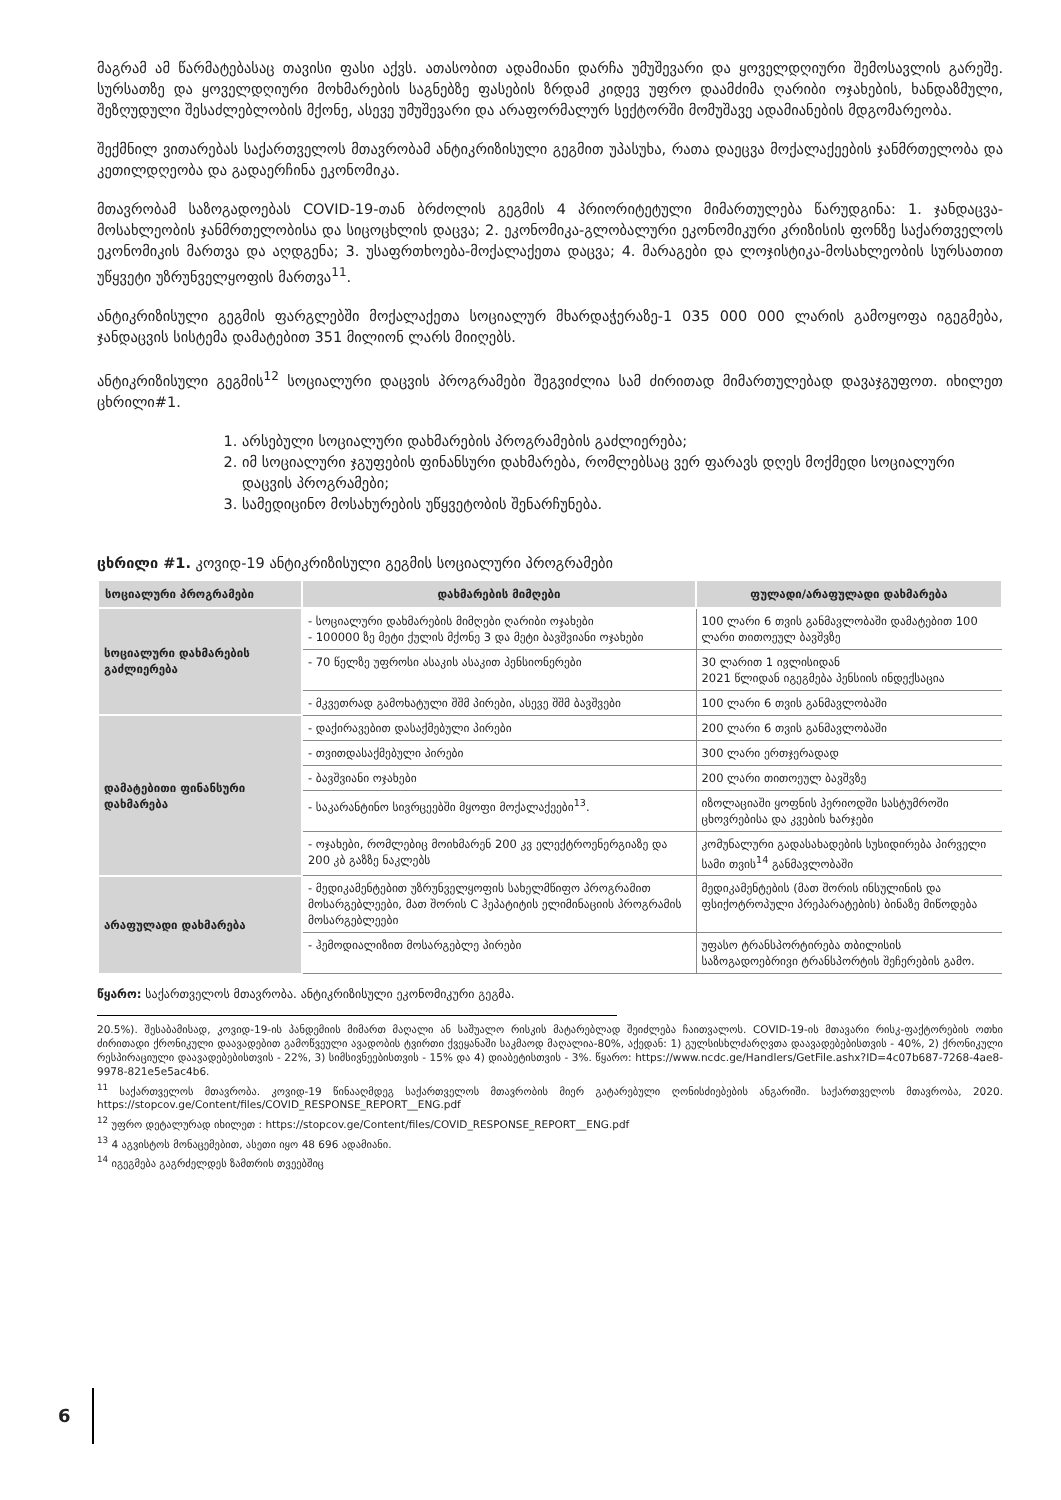მაგრამ ამ წარმატებასაც თავისი ფასი აქვს. ათასობით ადამიანი დარჩა უმუშევარი და ყოველდღიური შემოსავლის გარეშე. სურსათზე და ყოველდღიური მოხმარების საგნებზე ფასების ზრდამ კიდევ უფრო დაამძიმა ღარიბი ოჯახების, ხანდაზმული, შეზღუდული შესაძლებლობის მქონე, ასევე უმუშევარი და არაფორმალურ სექტორში მომუშავე ადამიანების მდგომარეობა.
შექმნილ ვითარებას საქართველოს მთავრობამ ანტიკრიზისული გეგმით უპასუხა, რათა დაეცვა მოქალაქეების ჯანმრთელობა და კეთილდღეობა და გადაერჩინა ეკონომიკა.
მთავრობამ საზოგადოებას COVID-19-თან ბრძოლის გეგმის 4 პრიორიტეტული მიმართულება წარუდგინა: 1. ჯანდაცვა-მოსახლეობის ჯანმრთელობისა და სიცოცხლის დაცვა; 2. ეკონომიკა-გლობალური ეკონომიკური კრიზისის ფონზე საქართველოს ეკონომიკის მართვა და აღდგენა; 3. უსაფრთხოება-მოქალაქეთა დაცვა; 4. მარაგები და ლოჯისტიკა-მოსახლეობის სურსათით უწყვეტი უზრუნველყოფის მართვა<sup>11</sup>.
ანტიკრიზისული გეგმის ფარგლებში მოქალაქეთა სოციალურ მხარდაჭერაზე-1 035 000 000 ლარის გამოყოფა იგეგმება, ჯანდაცვის სისტემა დამატებით 351 მილიონ ლარს მიიღებს.
ანტიკრიზისული გეგმის<sup>12</sup> სოციალური დაცვის პროგრამები შეგვიძლია სამ ძირითად მიმართულებად დავაჯგუფოთ. იხილეთ ცხრილი#1.
1. არსებული სოციალური დახმარების პროგრამების გაძლიერება;
2. იმ სოციალური ჯგუფების ფინანსური დახმარება, რომლებსაც ვერ ფარავს დღეს მოქმედი სოციალური დაცვის პროგრამები;
3. სამედიცინო მოსახურების უწყვეტობის შენარჩუნება.
ცხრილი #1. კოვიდ-19 ანტიკრიზისული გეგმის სოციალური პროგრამები
| სოციალური პროგრამები | დახმარების მიმღები | ფულადი/არაფულადი დახმარება |
| --- | --- | --- |
| სოციალური დახმარების გაძლიერება | - სოციალური დახმარების მიმღები ღარიბი ოჯახები - 100000 ზე მეტი ქულის მქონე 3 და მეტი ბავშვიანი ოჯახები | 100 ლარი 6 თვის განმავლობაში დამატებით 100 ლარი თითოეულ ბავშვზე |
| | - 70 წელზე უფროსი ასაკის ასაკით პენსიონერები | 30 ლარით 1 ივლისიდან 2021 წლიდან იგეგმება პენსიის ინდექსაცია |
| | - მკვეთრად გამოხატული შშმ პირები, ასევე შშმ ბავშვები | 100 ლარი 6 თვის განმავლობაში |
| დამატებითი ფინანსური დახმარება | - დაქირავებით დასაქმებული პირები | 200 ლარი 6 თვის განმავლობაში |
| | - თვითდასაქმებული პირები | 300 ლარი ერთჯერადად |
| | - ბავშვიანი ოჯახები | 200 ლარი თითოეულ ბავშვზე |
| | - საკარანტინო სივრცეებში მყოფი მოქალაქეები<sup>13</sup>. | იზოლაციაში ყოფნის პერიოდში სასტუმროში ცხოვრებისა და კვების ხარჯები |
| | - ოჯახები, რომლებიც მოიხმარენ 200 კვ ელექტროენერგიაზე და 200 კბ გაზზე ნაკლებს | კომუნალური გადასახადების სუსიდირება პირველი სამი თვის<sup>14</sup> განმავლობაში |
| არაფულადი დახმარება | - მედიკამენტებით უზრუნველყოფის სახელმწიფო პროგრამით მოსარგებლეები, მათ შორის C ჰეპატიტის ელიმინაციის პროგრამის მოსარგებლეები | მედიკამენტების (მათ შორის ინსულინის და ფსიქოტროპული პრეპარატების) ბინაზე მიწოდება |
| | - ჰემოდიალიზით მოსარგებლე პირები | უფასო ტრანსპორტირება თბილისის საზოგადოებრივი ტრანსპორტის შეჩერების გამო. |
წყარო: საქართველოს მთავრობა. ანტიკრიზისული ეკონომიკური გეგმა.
20.5%). შესაბამისად, კოვიდ-19-ის პანდემიის მიმართ მაღალი ან საშუალო რისკის მატარებლად შეიძლება ჩაითვალოს. COVID-19-ის მთავარი რისკ-ფაქტორების ოთხი ძირითადი ქრონიკული დაავადებით გამოწვეული ავადობის ტვირთი ქვეყანაში საკმაოდ მაღალია-80%, აქედან: 1) გულსისხლძარღვთა დაავადებებისთვის - 40%, 2) ქრონიკული რესპირაციული დაავადებებისთვის - 22%, 3) სიმსივნეებისთვის - 15% და 4) დიაბეტისთვის - 3%. წყარო: https://www.ncdc.ge/Handlers/GetFile.ashx?ID=4c07b687-7268-4ae8-9978-821e5e5ac4b6.
<sup>11</sup> საქართველოს მთავრობა. კოვიდ-19 წინააღმდეგ საქართველოს მთავრობის მიერ გატარებული ღონისძიებების ანგარიში. საქართველოს მთავრობა, 2020. https://stopcov.ge/Content/files/COVID_RESPONSE_REPORT__ENG.pdf
<sup>12</sup> უფრო დეტალურად იხილეთ : https://stopcov.ge/Content/files/COVID_RESPONSE_REPORT__ENG.pdf
<sup>13</sup> 4 აგვისტოს მონაცემებით, ასეთი იყო 48 696 ადამიანი.
<sup>14</sup> იგეგმება გაგრძელდეს ზამთრის თვეებშიც
6